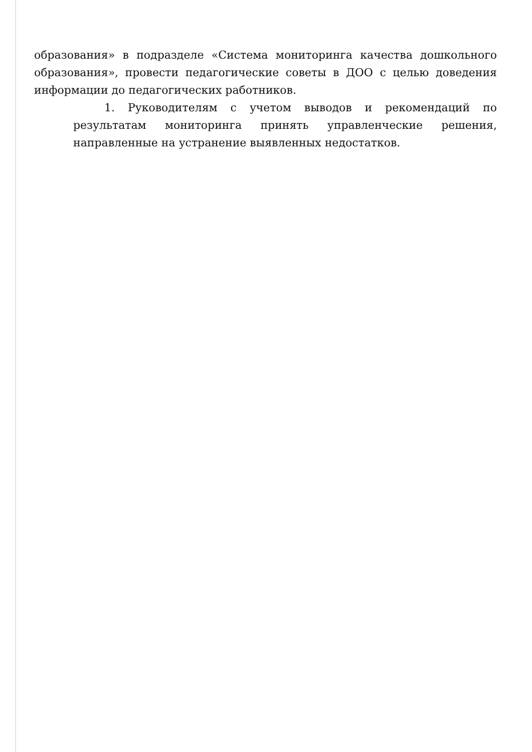образования» в подразделе «Система мониторинга качества дошкольного образования», провести педагогические советы в ДОО с целью доведения информации до педагогических работников.
1. Руководителям с учетом выводов и рекомендаций по результатам мониторинга принять управленческие решения, направленные на устранение выявленных недостатков.